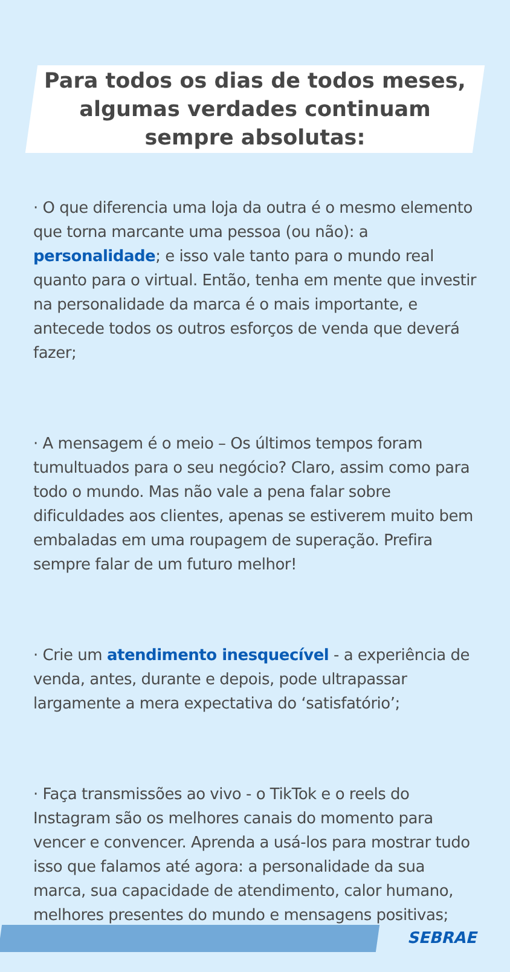Para todos os dias de todos meses, algumas verdades continuam sempre absolutas:
· O que diferencia uma loja da outra é o mesmo elemento que torna marcante uma pessoa (ou não): a personalidade; e isso vale tanto para o mundo real quanto para o virtual. Então, tenha em mente que investir na personalidade da marca é o mais importante, e antecede todos os outros esforços de venda que deverá fazer;
· A mensagem é o meio – Os últimos tempos foram tumultuados para o seu negócio? Claro, assim como para todo o mundo. Mas não vale a pena falar sobre dificuldades aos clientes, apenas se estiverem muito bem embaladas em uma roupagem de superação. Prefira sempre falar de um futuro melhor!
· Crie um atendimento inesquecível - a experiência de venda, antes, durante e depois, pode ultrapassar largamente a mera expectativa do ‘satisfatório’;
· Faça transmissões ao vivo - o TikTok e o reels do Instagram são os melhores canais do momento para vencer e convencer. Aprenda a usá-los para mostrar tudo isso que falamos até agora: a personalidade da sua marca, sua capacidade de atendimento, calor humano, melhores presentes do mundo e mensagens positivas;
SEBRAE